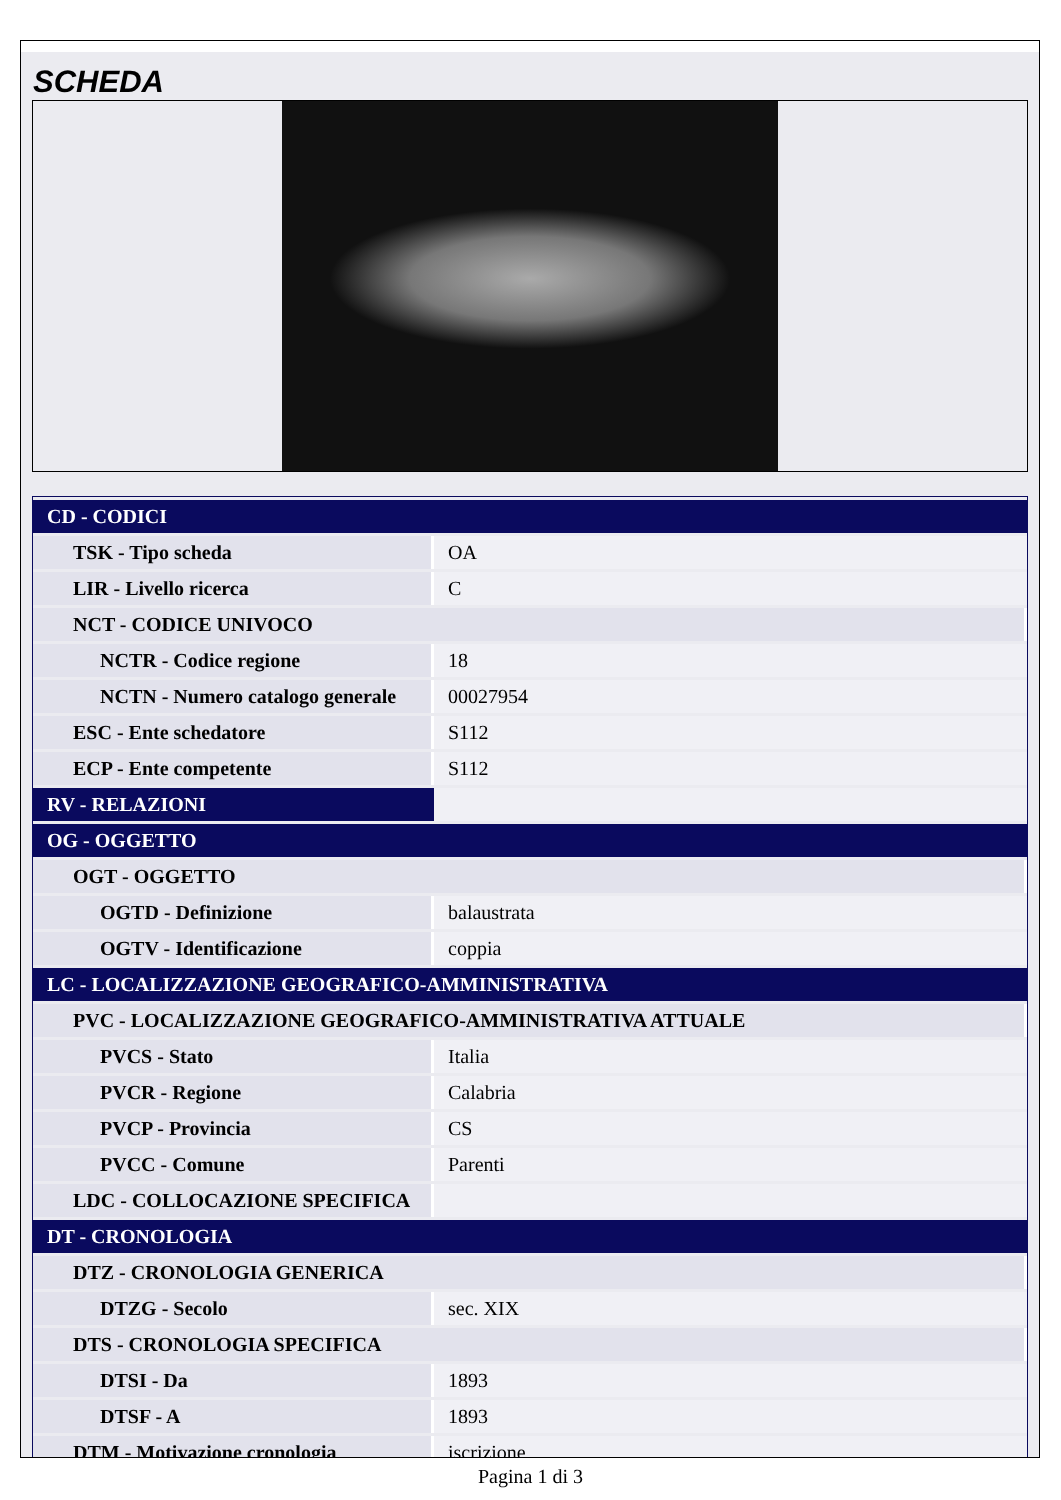SCHEDA
| CD - CODICI | |
| TSK - Tipo scheda | OA |
| LIR - Livello ricerca | C |
| NCT - CODICE UNIVOCO | |
| NCTR - Codice regione | 18 |
| NCTN - Numero catalogo generale | 00027954 |
| ESC - Ente schedatore | S112 |
| ECP - Ente competente | S112 |
| RV - RELAZIONI | |
| OG - OGGETTO | |
| OGT - OGGETTO | |
| OGTD - Definizione | balaustrata |
| OGTV - Identificazione | coppia |
| LC - LOCALIZZAZIONE GEOGRAFICO-AMMINISTRATIVA | |
| PVC - LOCALIZZAZIONE GEOGRAFICO-AMMINISTRATIVA ATTUALE | |
| PVCS - Stato | Italia |
| PVCR - Regione | Calabria |
| PVCP - Provincia | CS |
| PVCC - Comune | Parenti |
| LDC - COLLOCAZIONE SPECIFICA | |
| DT - CRONOLOGIA | |
| DTZ - CRONOLOGIA GENERICA | |
| DTZG - Secolo | sec. XIX |
| DTS - CRONOLOGIA SPECIFICA | |
| DTSI - Da | 1893 |
| DTSF - A | 1893 |
| DTM - Motivazione cronologia | iscrizione |
Pagina 1 di 3